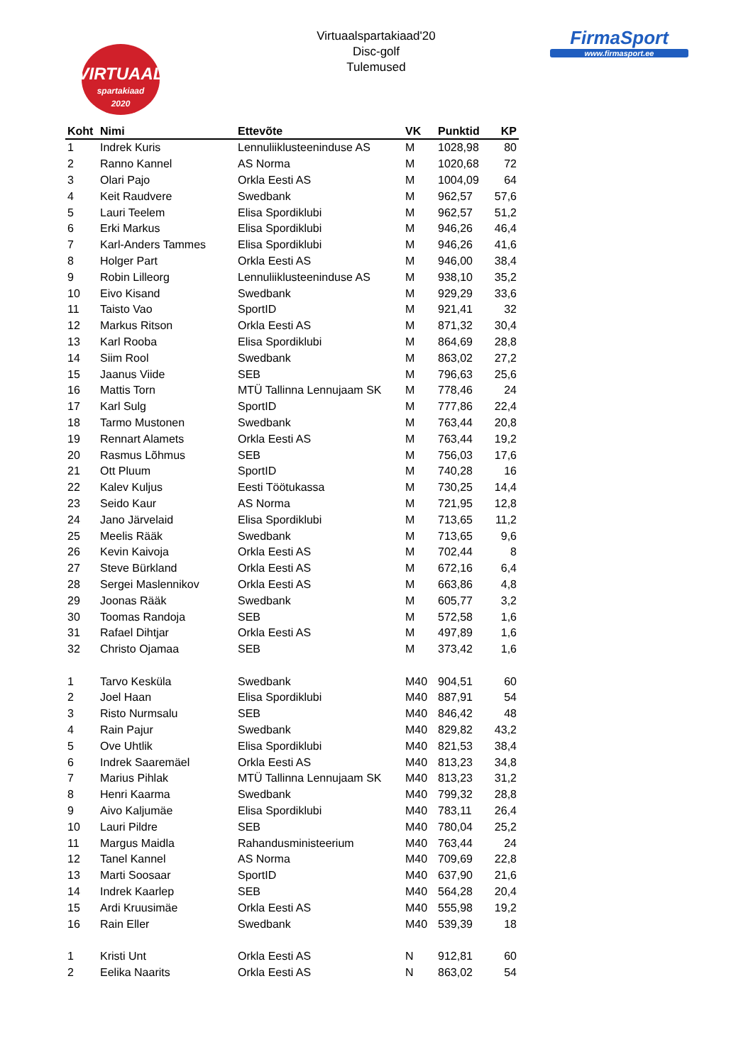VIRTUAAL
spartakiaad
2020
Virtuaalspartakiaad'20
Disc-golf
Tulemused
FirmaSport
www.firmasport.ee
| Koht | Nimi | Ettevõte | VK | Punktid | KP |
| --- | --- | --- | --- | --- | --- |
| 1 | Indrek Kuris | Lennuliiklusteeninduse AS | M | 1028,98 | 80 |
| 2 | Ranno Kannel | AS Norma | M | 1020,68 | 72 |
| 3 | Olari Pajo | Orkla Eesti AS | M | 1004,09 | 64 |
| 4 | Keit Raudvere | Swedbank | M | 962,57 | 57,6 |
| 5 | Lauri Teelem | Elisa Spordiklubi | M | 962,57 | 51,2 |
| 6 | Erki Markus | Elisa Spordiklubi | M | 946,26 | 46,4 |
| 7 | Karl-Anders Tammes | Elisa Spordiklubi | M | 946,26 | 41,6 |
| 8 | Holger Part | Orkla Eesti AS | M | 946,00 | 38,4 |
| 9 | Robin Lilleorg | Lennuliiklusteeninduse AS | M | 938,10 | 35,2 |
| 10 | Eivo Kisand | Swedbank | M | 929,29 | 33,6 |
| 11 | Taisto Vao | SportID | M | 921,41 | 32 |
| 12 | Markus Ritson | Orkla Eesti AS | M | 871,32 | 30,4 |
| 13 | Karl Rooba | Elisa Spordiklubi | M | 864,69 | 28,8 |
| 14 | Siim Rool | Swedbank | M | 863,02 | 27,2 |
| 15 | Jaanus Viide | SEB | M | 796,63 | 25,6 |
| 16 | Mattis Torn | MTÜ Tallinna Lennujaam SK | M | 778,46 | 24 |
| 17 | Karl Sulg | SportID | M | 777,86 | 22,4 |
| 18 | Tarmo Mustonen | Swedbank | M | 763,44 | 20,8 |
| 19 | Rennart Alamets | Orkla Eesti AS | M | 763,44 | 19,2 |
| 20 | Rasmus Lõhmus | SEB | M | 756,03 | 17,6 |
| 21 | Ott Pluum | SportID | M | 740,28 | 16 |
| 22 | Kalev Kuljus | Eesti Töötukassa | M | 730,25 | 14,4 |
| 23 | Seido Kaur | AS Norma | M | 721,95 | 12,8 |
| 24 | Jano Järvelaid | Elisa Spordiklubi | M | 713,65 | 11,2 |
| 25 | Meelis Rääk | Swedbank | M | 713,65 | 9,6 |
| 26 | Kevin Kaivoja | Orkla Eesti AS | M | 702,44 | 8 |
| 27 | Steve Bürkland | Orkla Eesti AS | M | 672,16 | 6,4 |
| 28 | Sergei Maslennikov | Orkla Eesti AS | M | 663,86 | 4,8 |
| 29 | Joonas Rääk | Swedbank | M | 605,77 | 3,2 |
| 30 | Toomas Randoja | SEB | M | 572,58 | 1,6 |
| 31 | Rafael Dihtjar | Orkla Eesti AS | M | 497,89 | 1,6 |
| 32 | Christo Ojamaa | SEB | M | 373,42 | 1,6 |
| 1 | Tarvo Kesküla | Swedbank | M40 | 904,51 | 60 |
| 2 | Joel Haan | Elisa Spordiklubi | M40 | 887,91 | 54 |
| 3 | Risto Nurmsalu | SEB | M40 | 846,42 | 48 |
| 4 | Rain Pajur | Swedbank | M40 | 829,82 | 43,2 |
| 5 | Ove Uhtlik | Elisa Spordiklubi | M40 | 821,53 | 38,4 |
| 6 | Indrek Saaremäel | Orkla Eesti AS | M40 | 813,23 | 34,8 |
| 7 | Marius Pihlak | MTÜ Tallinna Lennujaam SK | M40 | 813,23 | 31,2 |
| 8 | Henri Kaarma | Swedbank | M40 | 799,32 | 28,8 |
| 9 | Aivo Kaljumäe | Elisa Spordiklubi | M40 | 783,11 | 26,4 |
| 10 | Lauri Pildre | SEB | M40 | 780,04 | 25,2 |
| 11 | Margus Maidla | Rahandusministeerium | M40 | 763,44 | 24 |
| 12 | Tanel Kannel | AS Norma | M40 | 709,69 | 22,8 |
| 13 | Marti Soosaar | SportID | M40 | 637,90 | 21,6 |
| 14 | Indrek Kaarlep | SEB | M40 | 564,28 | 20,4 |
| 15 | Ardi Kruusimäe | Orkla Eesti AS | M40 | 555,98 | 19,2 |
| 16 | Rain Eller | Swedbank | M40 | 539,39 | 18 |
| 1 | Kristi Unt | Orkla Eesti AS | N | 912,81 | 60 |
| 2 | Eelika Naarits | Orkla Eesti AS | N | 863,02 | 54 |